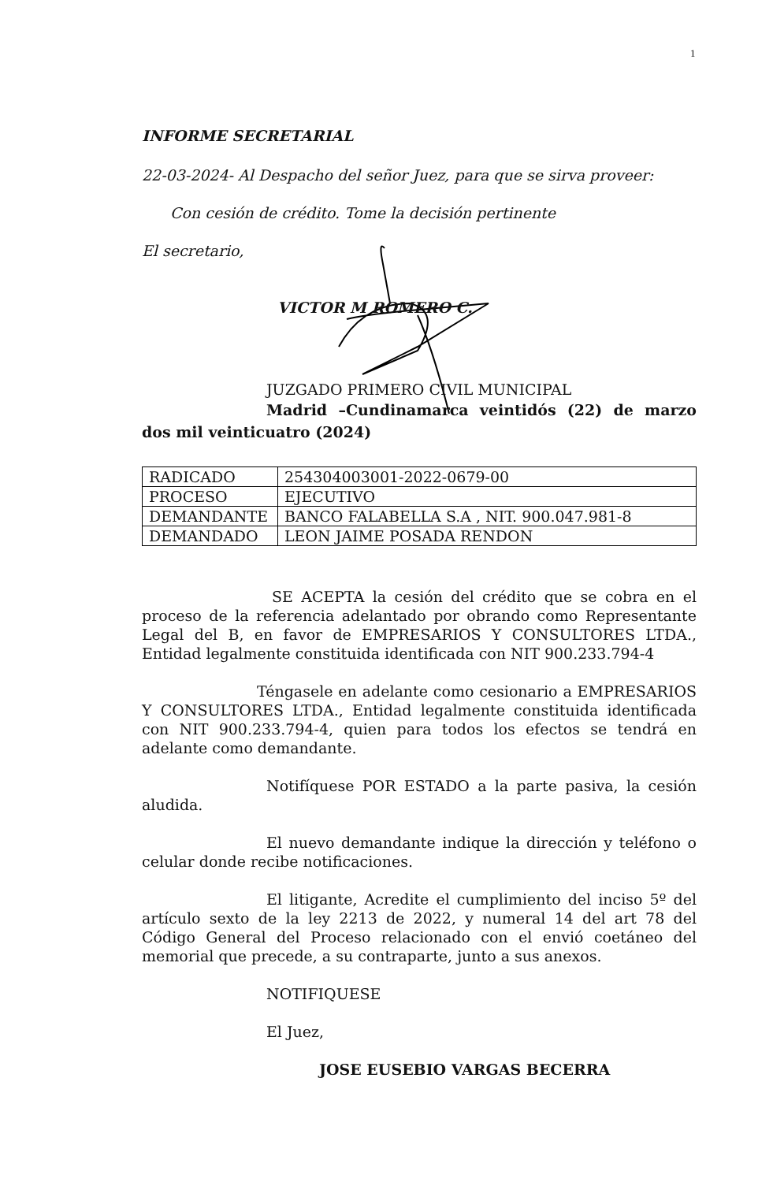1
INFORME SECRETARIAL
22-03-2024- Al Despacho del señor Juez, para que se sirva proveer:
Con cesión de crédito. Tome la decisión pertinente
El secretario,
VICTOR M ROMERO C.
JUZGADO PRIMERO CIVIL MUNICIPAL
Madrid –Cundinamarca veintidós (22) de marzo dos mil veinticuatro (2024)
| RADICADO | 254304003001-2022-0679-00 |
| PROCESO | EJECUTIVO |
| DEMANDANTE | BANCO FALABELLA S.A , NIT. 900.047.981-8 |
| DEMANDADO | LEON JAIME POSADA RENDON |
SE ACEPTA la cesión del crédito que se cobra en el proceso de la referencia adelantado por obrando como Representante Legal del B, en favor de EMPRESARIOS Y CONSULTORES LTDA., Entidad legalmente constituida identificada con NIT 900.233.794-4
Téngasele en adelante como cesionario a EMPRESARIOS Y CONSULTORES LTDA., Entidad legalmente constituida identificada con NIT 900.233.794-4, quien para todos los efectos se tendrá en adelante como demandante.
Notifíquese POR ESTADO a la parte pasiva, la cesión aludida.
El nuevo demandante indique la dirección y teléfono o celular donde recibe notificaciones.
El litigante, Acredite el cumplimiento del inciso 5º del artículo sexto de la ley 2213 de 2022, y numeral 14 del art 78 del Código General del Proceso relacionado con el envió coetáneo del memorial que precede, a su contraparte, junto a sus anexos.
NOTIFIQUESE
El Juez,
JOSE EUSEBIO VARGAS BECERRA